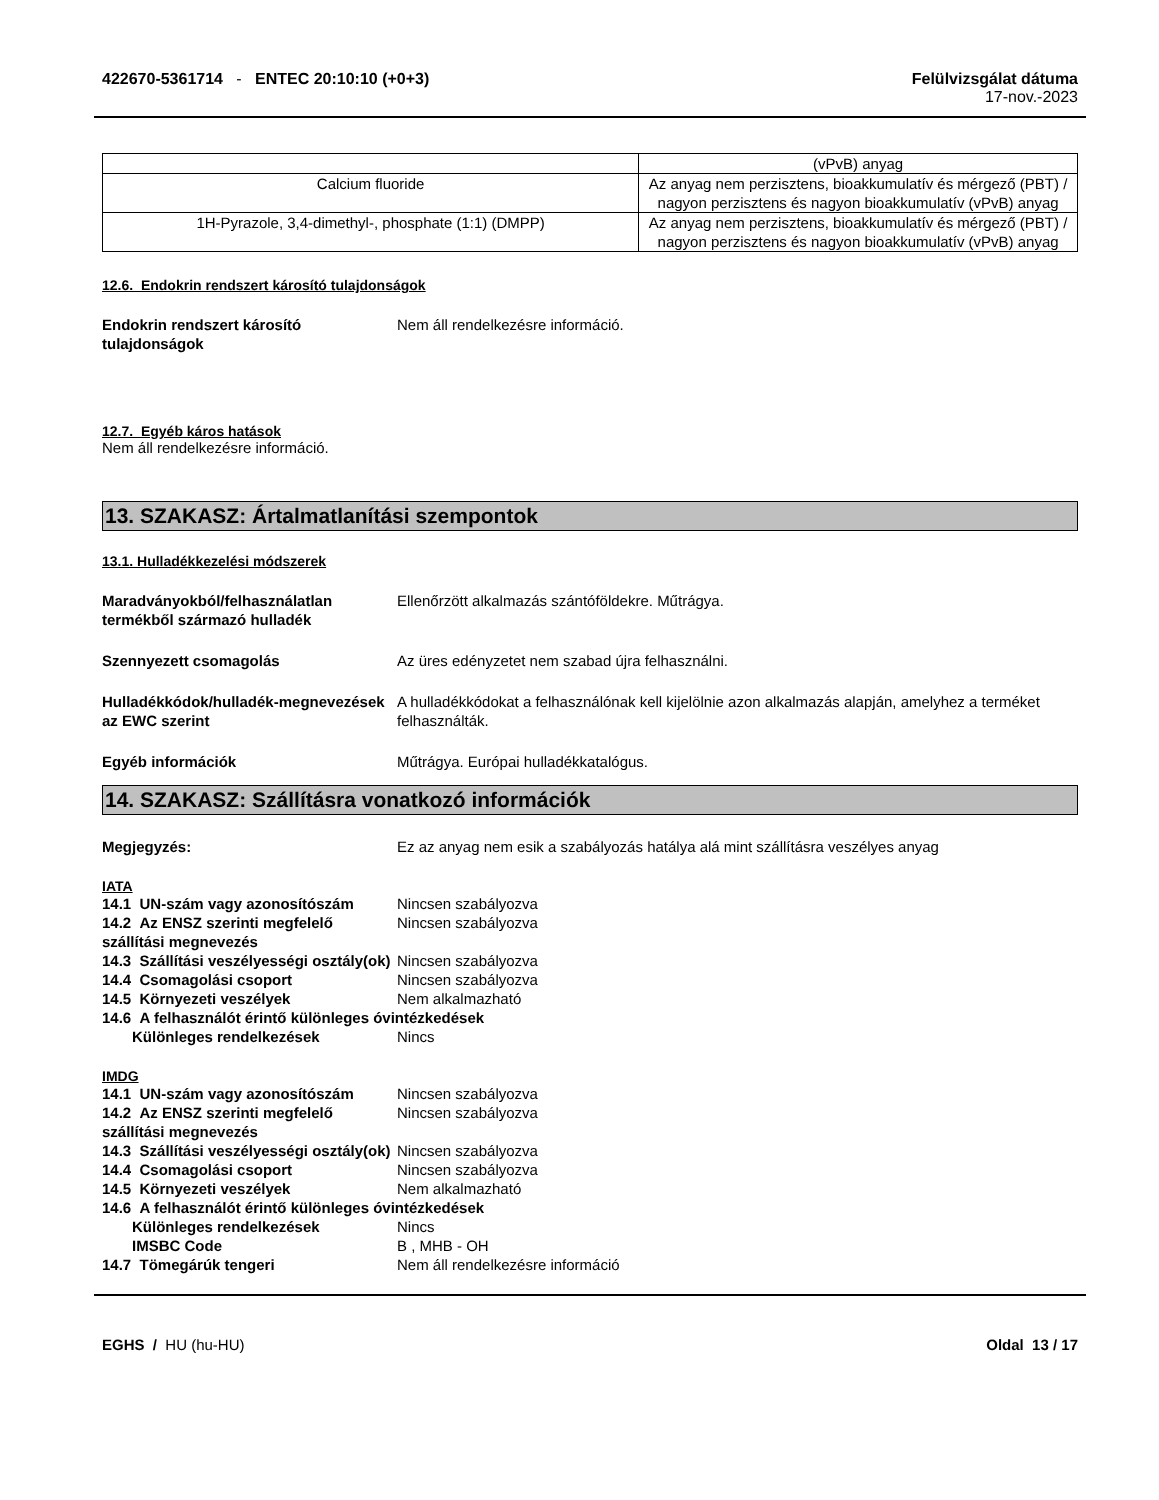422670-5361714 - ENTEC 20:10:10 (+0+3)
Felülvizsgálat dátuma
17-nov.-2023
| | (vPvB) anyag |
| Calcium fluoride | Az anyag nem perzisztens, bioakkumulatív és mérgező (PBT) / nagyon perzisztens és nagyon bioakkumulatív (vPvB) anyag |
| 1H-Pyrazole, 3,4-dimethyl-, phosphate (1:1) (DMPP) | Az anyag nem perzisztens, bioakkumulatív és mérgező (PBT) / nagyon perzisztens és nagyon bioakkumulatív (vPvB) anyag |
12.6. Endokrin rendszert károsító tulajdonságok
Endokrin rendszert károsító tulajdonságok
Nem áll rendelkezésre információ.
12.7. Egyéb káros hatások
Nem áll rendelkezésre információ.
13. SZAKASZ: Ártalmatlanítási szempontok
13.1. Hulladékkezelési módszerek
Maradványokból/felhasználatlan termékből származó hulladék
Ellenőrzött alkalmazás szántóföldekre. Műtrágya.
Szennyezett csomagolás Az üres edényzetet nem szabad újra felhasználni.
Hulladékkódok/hulladék-megnevezések az EWC szerint
A hulladékkódokat a felhasználónak kell kijelölnie azon alkalmazás alapján, amelyhez a terméket felhasználták.
Egyéb információk Műtrágya. Európai hulladékkatalógus.
14. SZAKASZ: Szállításra vonatkozó információk
Megjegyzés: Ez az anyag nem esik a szabályozás hatálya alá mint szállításra veszélyes anyag
IATA
14.1 UN-szám vagy azonosítószám Nincsen szabályozva
14.2 Az ENSZ szerinti megfelelő szállítási megnevezés
Nincsen szabályozva
14.3 Szállítási veszélyességi osztály(ok)
Nincsen szabályozva
14.4 Csomagolási csoport Nincsen szabályozva
14.5 Környezeti veszélyek Nem alkalmazható
14.6 A felhasználót érintő különleges óvintézkedések
Különleges rendelkezések Nincs
IMDG
14.1 UN-szám vagy azonosítószám Nincsen szabályozva
14.2 Az ENSZ szerinti megfelelő szállítási megnevezés
Nincsen szabályozva
14.3 Szállítási veszélyességi osztály(ok)
Nincsen szabályozva
14.4 Csomagolási csoport Nincsen szabályozva
14.5 Környezeti veszélyek Nem alkalmazható
14.6 A felhasználót érintő különleges óvintézkedések
Különleges rendelkezések Nincs
IMSBC Code B , MHB - OH
14.7 Tömegárúk tengeri Nem áll rendelkezésre információ
EGHS / HU (hu-HU) Oldal 13 / 17